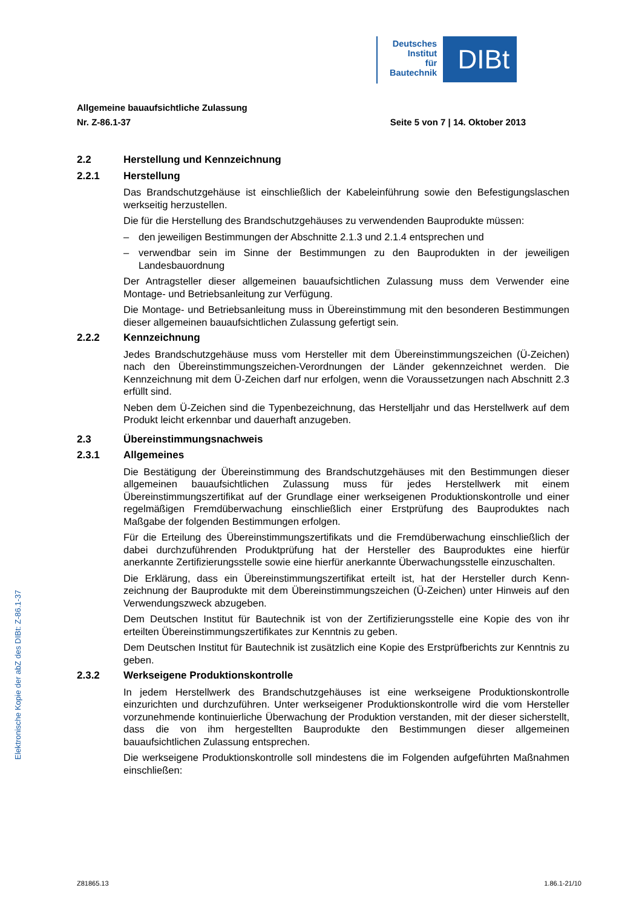Deutsches
Institut
für
Bautechnik
DIBt
Allgemeine bauaufsichtliche Zulassung
Nr. Z-86.1-37 Seite 5 von 7 | 14. Oktober 2013
2.2 Herstellung und Kennzeichnung
2.2.1 Herstellung
Das Brandschutzgehäuse ist einschließlich der Kabeleinführung sowie den Befestigungs­laschen werkseitig herzustellen.
Die für die Herstellung des Brandschutzgehäuses zu verwendenden Bauprodukte müssen:
– den jeweiligen Bestimmungen der Abschnitte 2.1.3 und 2.1.4 entsprechen und
– verwendbar sein im Sinne der Bestimmungen zu den Bauprodukten in der jeweiligen Landesbauordnung
Der Antragsteller dieser allgemeinen bauaufsichtlichen Zulassung muss dem Verwender eine Montage- und Betriebsanleitung zur Verfügung.
Die Montage- und Betriebsanleitung muss in Übereinstimmung mit den besonderen Bestim­mungen dieser allgemeinen bauaufsichtlichen Zulassung gefertigt sein.
2.2.2 Kennzeichnung
Jedes Brandschutzgehäuse muss vom Hersteller mit dem Übereinstimmungszeichen (Ü-Zeichen) nach den Übereinstimmungszeichen-Verordnungen der Länder gekennzeichnet werden. Die Kennzeichnung mit dem Ü-Zeichen darf nur erfolgen, wenn die Voraussetzun­gen nach Abschnitt 2.3 erfüllt sind.
Neben dem Ü-Zeichen sind die Typenbezeichnung, das Herstelljahr und das Herstellwerk auf dem Produkt leicht erkennbar und dauerhaft anzugeben.
2.3 Übereinstimmungsnachweis
2.3.1 Allgemeines
Die Bestätigung der Übereinstimmung des Brandschutzgehäuses mit den Bestimmungen dieser allgemeinen bauaufsichtlichen Zulassung muss für jedes Herstellwerk mit einem Übereinstimmungszertifikat auf der Grundlage einer werkseigenen Produktionskontrolle und einer regelmäßigen Fremdüberwachung einschließlich einer Erstprüfung des Bauproduktes nach Maßgabe der folgenden Bestimmungen erfolgen.
Für die Erteilung des Übereinstimmungszertifikats und die Fremdüberwachung einschließlich der dabei durchzuführenden Produktprüfung hat der Hersteller des Bauproduktes eine hier­für anerkannte Zertifizierungsstelle sowie eine hierfür anerkannte Überwachungsstelle ein­zuschalten.
Die Erklärung, dass ein Übereinstimmungszertifikat erteilt ist, hat der Hersteller durch Kenn­zeichnung der Bauprodukte mit dem Übereinstimmungszeichen (Ü-Zeichen) unter Hinweis auf den Verwendungszweck abzugeben.
Dem Deutschen Institut für Bautechnik ist von der Zertifizierungsstelle eine Kopie des von ihr erteilten Übereinstimmungszertifikates zur Kenntnis zu geben.
Dem Deutschen Institut für Bautechnik ist zusätzlich eine Kopie des Erstprüfberichts zur Kenntnis zu geben.
2.3.2 Werkseigene Produktionskontrolle
In jedem Herstellwerk des Brandschutzgehäuses ist eine werkseigene Produktionskontrolle einzurichten und durchzuführen. Unter werkseigener Produktionskontrolle wird die vom Her­steller vorzunehmende kontinuierliche Überwachung der Produktion verstanden, mit der dieser sicherstellt, dass die von ihm hergestellten Bauprodukte den Bestimmungen dieser allgemeinen bauaufsichtlichen Zulassung entsprechen.
Die werkseigene Produktionskontrolle soll mindestens die im Folgenden aufgeführten Maß­nahmen einschließen:
Elektronische Kopie der abZ des DIBt: Z-86.1-37
Z81865.13 1.86.1-21/10